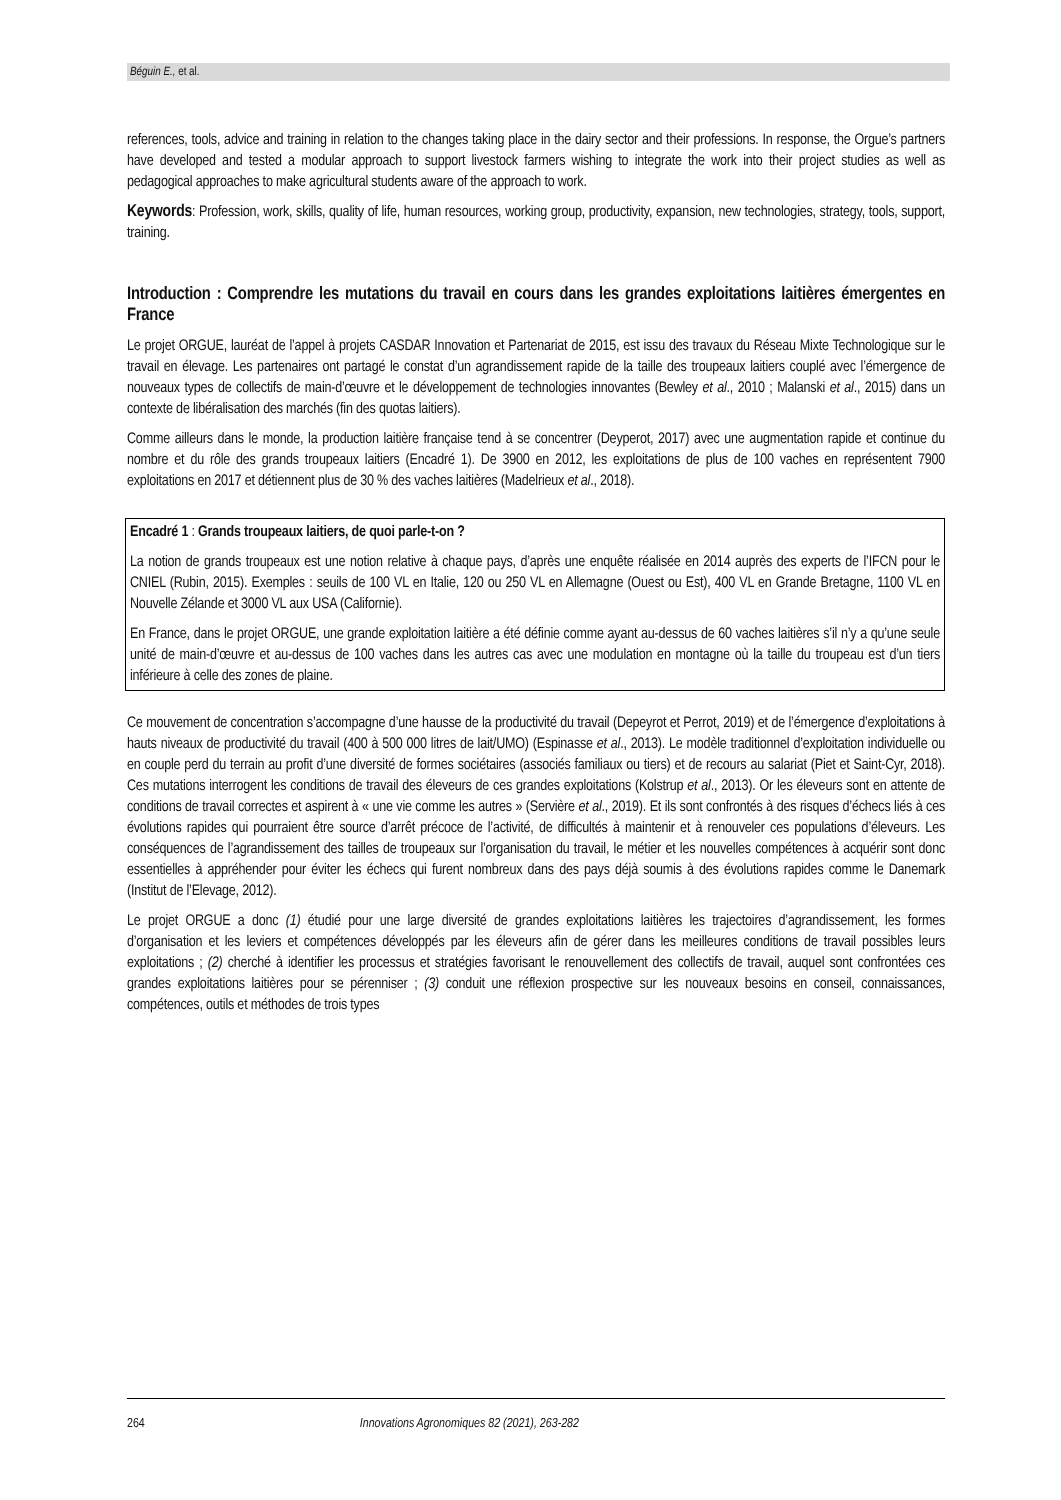Béguin E., et al.
references, tools, advice and training in relation to the changes taking place in the dairy sector and their professions. In response, the Orgue’s partners have developed and tested a modular approach to support livestock farmers wishing to integrate the work into their project studies as well as pedagogical approaches to make agricultural students aware of the approach to work.
Keywords: Profession, work, skills, quality of life, human resources, working group, productivity, expansion, new technologies, strategy, tools, support, training.
Introduction : Comprendre les mutations du travail en cours dans les grandes exploitations laitières émergentes en France
Le projet ORGUE, lauréat de l’appel à projets CASDAR Innovation et Partenariat de 2015, est issu des travaux du Réseau Mixte Technologique sur le travail en élevage. Les partenaires ont partagé le constat d’un agrandissement rapide de la taille des troupeaux laitiers couplé avec l’émergence de nouveaux types de collectifs de main-d’œuvre et le développement de technologies innovantes (Bewley et al., 2010 ; Malanski et al., 2015) dans un contexte de libéralisation des marchés (fin des quotas laitiers).
Comme ailleurs dans le monde, la production laitière française tend à se concentrer (Deyperot, 2017) avec une augmentation rapide et continue du nombre et du rôle des grands troupeaux laitiers (Encadré 1). De 3900 en 2012, les exploitations de plus de 100 vaches en représentent 7900 exploitations en 2017 et détiennent plus de 30 % des vaches laitières (Madelrieux et al., 2018).
Encadré 1 : Grands troupeaux laitiers, de quoi parle-t-on ?
La notion de grands troupeaux est une notion relative à chaque pays, d’après une enquête réalisée en 2014 auprès des experts de l’IFCN pour le CNIEL (Rubin, 2015). Exemples : seuils de 100 VL en Italie, 120 ou 250 VL en Allemagne (Ouest ou Est), 400 VL en Grande Bretagne, 1100 VL en Nouvelle Zélande et 3000 VL aux USA (Californie).
En France, dans le projet ORGUE, une grande exploitation laitière a été définie comme ayant au-dessus de 60 vaches laitières s’il n’y a qu’une seule unité de main-d’œuvre et au-dessus de 100 vaches dans les autres cas avec une modulation en montagne où la taille du troupeau est d’un tiers inférieure à celle des zones de plaine.
Ce mouvement de concentration s’accompagne d’une hausse de la productivité du travail (Depeyrot et Perrot, 2019) et de l’émergence d’exploitations à hauts niveaux de productivité du travail (400 à 500 000 litres de lait/UMO) (Espinasse et al., 2013). Le modèle traditionnel d’exploitation individuelle ou en couple perd du terrain au profit d’une diversité de formes sociétaires (associés familiaux ou tiers) et de recours au salariat (Piet et Saint-Cyr, 2018). Ces mutations interrogent les conditions de travail des éleveurs de ces grandes exploitations (Kolstrup et al., 2013). Or les éleveurs sont en attente de conditions de travail correctes et aspirent à « une vie comme les autres » (Servière et al., 2019). Et ils sont confrontés à des risques d’échecs liés à ces évolutions rapides qui pourraient être source d’arrêt précoce de l’activité, de difficultés à maintenir et à renouveler ces populations d’éleveurs. Les conséquences de l’agrandissement des tailles de troupeaux sur l’organisation du travail, le métier et les nouvelles compétences à acquérir sont donc essentielles à appréhender pour éviter les échecs qui furent nombreux dans des pays déjà soumis à des évolutions rapides comme le Danemark (Institut de l’Elevage, 2012).
Le projet ORGUE a donc (1) étudié pour une large diversité de grandes exploitations laitières les trajectoires d’agrandissement, les formes d’organisation et les leviers et compétences développés par les éleveurs afin de gérer dans les meilleures conditions de travail possibles leurs exploitations ; (2) cherché à identifier les processus et stratégies favorisant le renouvellement des collectifs de travail, auquel sont confrontées ces grandes exploitations laitières pour se pérenniser ; (3) conduit une réflexion prospective sur les nouveaux besoins en conseil, connaissances, compétences, outils et méthodes de trois types
264 Innovations Agronomiques 82 (2021), 263-282